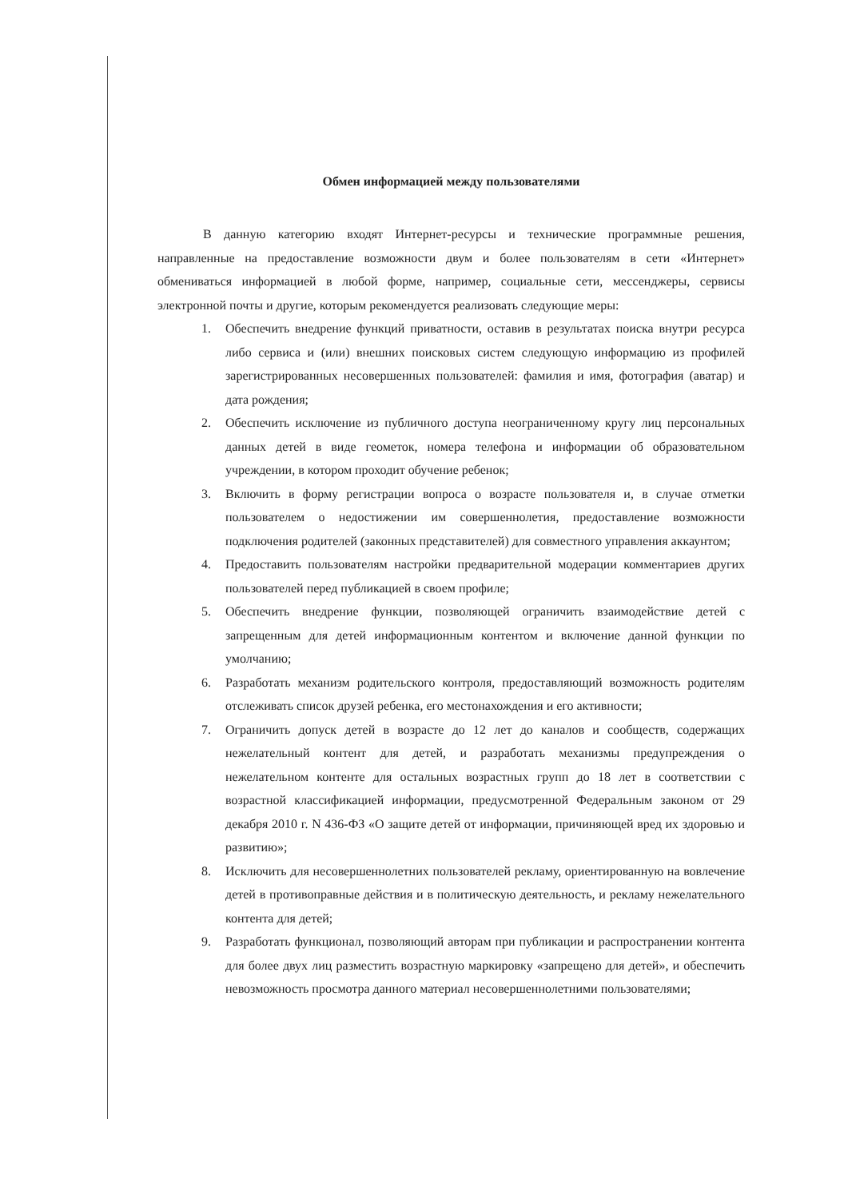Обмен информацией между пользователями
В данную категорию входят Интернет-ресурсы и технические программные решения, направленные на предоставление возможности двум и более пользователям в сети «Интернет» обмениваться информацией в любой форме, например, социальные сети, мессенджеры, сервисы электронной почты и другие, которым рекомендуется реализовать следующие меры:
1. Обеспечить внедрение функций приватности, оставив в результатах поиска внутри ресурса либо сервиса и (или) внешних поисковых систем следующую информацию из профилей зарегистрированных несовершенных пользователей: фамилия и имя, фотография (аватар) и дата рождения;
2. Обеспечить исключение из публичного доступа неограниченному кругу лиц персональных данных детей в виде геометок, номера телефона и информации об образовательном учреждении, в котором проходит обучение ребенок;
3. Включить в форму регистрации вопроса о возрасте пользователя и, в случае отметки пользователем о недостижении им совершеннолетия, предоставление возможности подключения родителей (законных представителей) для совместного управления аккаунтом;
4. Предоставить пользователям настройки предварительной модерации комментариев других пользователей перед публикацией в своем профиле;
5. Обеспечить внедрение функции, позволяющей ограничить взаимодействие детей с запрещенным для детей информационным контентом и включение данной функции по умолчанию;
6. Разработать механизм родительского контроля, предоставляющий возможность родителям отслеживать список друзей ребенка, его местонахождения и его активности;
7. Ограничить допуск детей в возрасте до 12 лет до каналов и сообществ, содержащих нежелательный контент для детей, и разработать механизмы предупреждения о нежелательном контенте для остальных возрастных групп до 18 лет в соответствии с возрастной классификацией информации, предусмотренной Федеральным законом от 29 декабря 2010 г. N 436-ФЗ «О защите детей от информации, причиняющей вред их здоровью и развитию»;
8. Исключить для несовершеннолетних пользователей рекламу, ориентированную на вовлечение детей в противоправные действия и в политическую деятельность, и рекламу нежелательного контента для детей;
9. Разработать функционал, позволяющий авторам при публикации и распространении контента для более двух лиц разместить возрастную маркировку «запрещено для детей», и обеспечить невозможность просмотра данного материал несовершеннолетними пользователями;